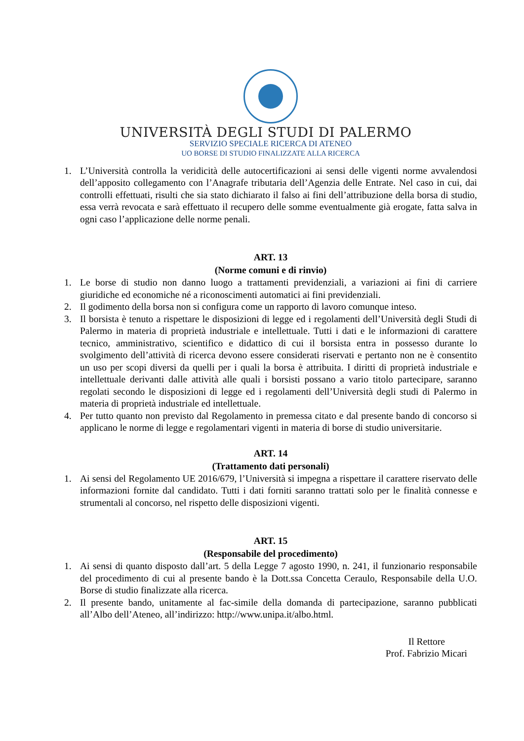UNIVERSITÀ DEGLI STUDI DI PALERMO
SERVIZIO SPECIALE RICERCA DI ATENEO
UO BORSE DI STUDIO FINALIZZATE ALLA RICERCA
1. L’Università controlla la veridicità delle autocertificazioni ai sensi delle vigenti norme avvalendosi dell’apposito collegamento con l’Anagrafe tributaria dell’Agenzia delle Entrate. Nel caso in cui, dai controlli effettuati, risulti che sia stato dichiarato il falso ai fini dell’attribuzione della borsa di studio, essa verrà revocata e sarà effettuato il recupero delle somme eventualmente già erogate, fatta salva in ogni caso l’applicazione delle norme penali.
ART. 13
(Norme comuni e di rinvio)
1. Le borse di studio non danno luogo a trattamenti previdenziali, a variazioni ai fini di carriere giuridiche ed economiche né a riconoscimenti automatici ai fini previdenziali.
2. Il godimento della borsa non si configura come un rapporto di lavoro comunque inteso.
3. Il borsista è tenuto a rispettare le disposizioni di legge ed i regolamenti dell’Università degli Studi di Palermo in materia di proprietà industriale e intellettuale. Tutti i dati e le informazioni di carattere tecnico, amministrativo, scientifico e didattico di cui il borsista entra in possesso durante lo svolgimento dell’attività di ricerca devono essere considerati riservati e pertanto non ne è consentito un uso per scopi diversi da quelli per i quali la borsa è attribuita. I diritti di proprietà industriale e intellettuale derivanti dalle attività alle quali i borsisti possano a vario titolo partecipare, saranno regolati secondo le disposizioni di legge ed i regolamenti dell’Università degli studi di Palermo in materia di proprietà industriale ed intellettuale.
4. Per tutto quanto non previsto dal Regolamento in premessa citato e dal presente bando di concorso si applicano le norme di legge e regolamentari vigenti in materia di borse di studio universitarie.
ART. 14
(Trattamento dati personali)
1. Ai sensi del Regolamento UE 2016/679, l’Università si impegna a rispettare il carattere riservato delle informazioni fornite dal candidato. Tutti i dati forniti saranno trattati solo per le finalità connesse e strumentali al concorso, nel rispetto delle disposizioni vigenti.
ART. 15
(Responsabile del procedimento)
1. Ai sensi di quanto disposto dall’art. 5 della Legge 7 agosto 1990, n. 241, il funzionario responsabile del procedimento di cui al presente bando è la Dott.ssa Concetta Ceraulo, Responsabile della U.O. Borse di studio finalizzate alla ricerca.
2. Il presente bando, unitamente al fac-simile della domanda di partecipazione, saranno pubblicati all’Albo dell’Ateneo, all’indirizzo: http://www.unipa.it/albo.html.
Il Rettore
Prof. Fabrizio Micari